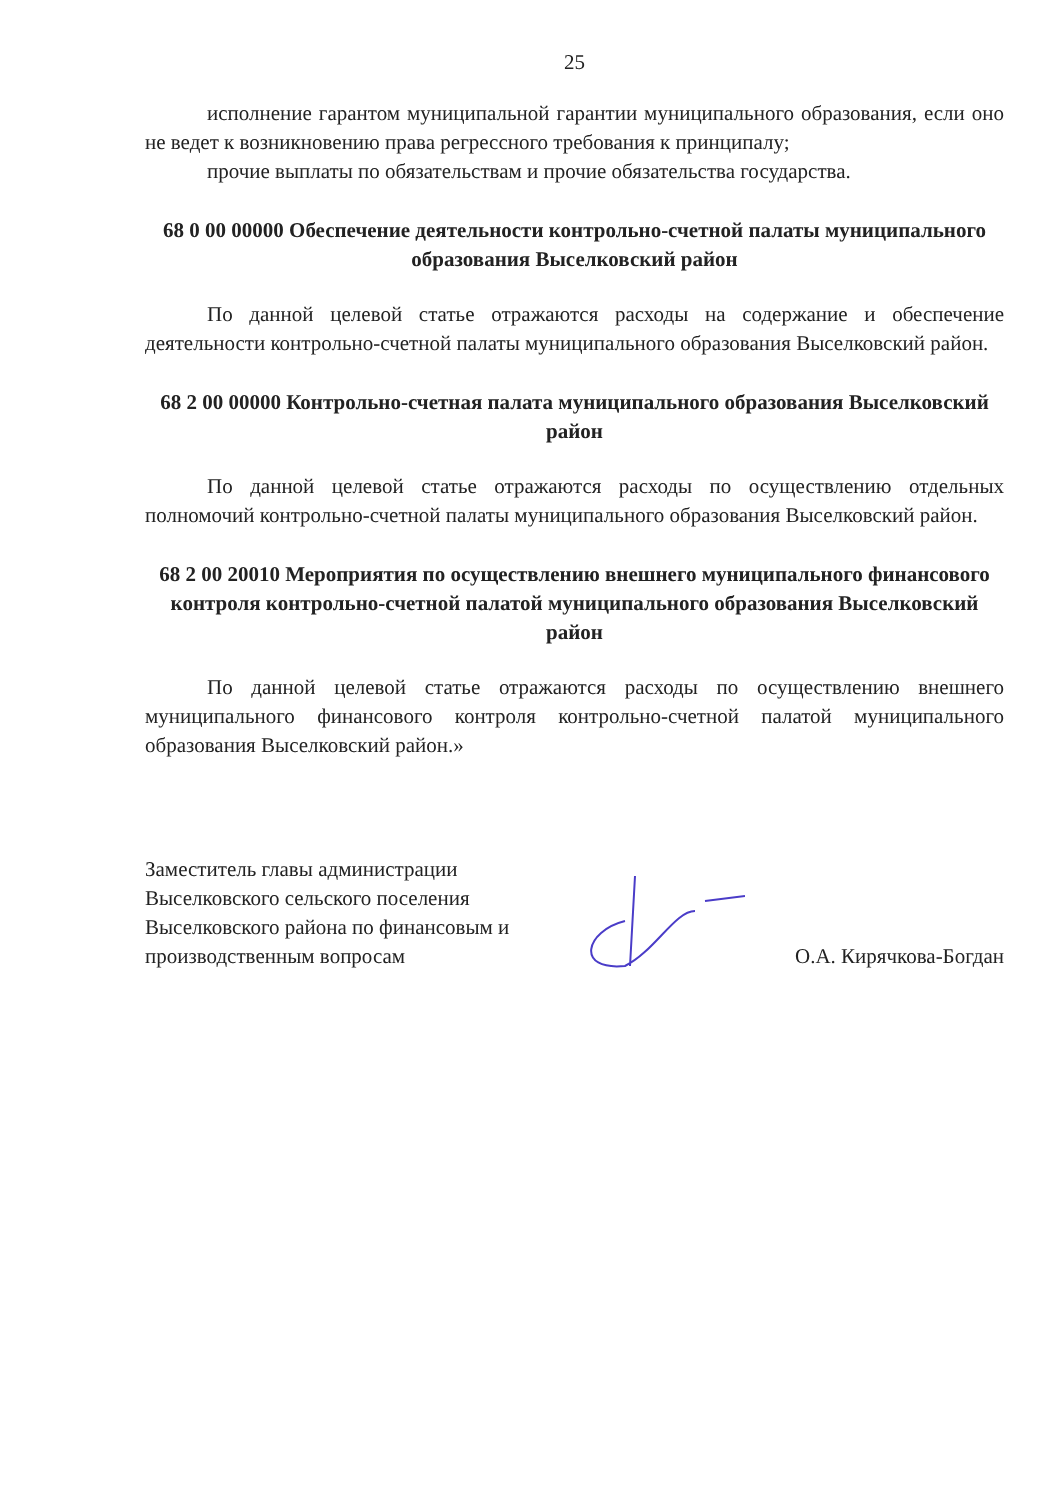25
исполнение гарантом муниципальной гарантии муниципального образования, если оно не ведет к возникновению права регрессного требования к принципалу;
прочие выплаты по обязательствам и прочие обязательства государства.
68 0 00 00000 Обеспечение деятельности контрольно-счетной палаты муниципального образования Выселковский район
По данной целевой статье отражаются расходы на содержание и обеспечение деятельности контрольно-счетной палаты муниципального образования Выселковский район.
68 2 00 00000 Контрольно-счетная палата муниципального образования Выселковский район
По данной целевой статье отражаются расходы по осуществлению отдельных полномочий контрольно-счетной палаты муниципального образования Выселковский район.
68 2 00 20010 Мероприятия по осуществлению внешнего муниципального финансового контроля контрольно-счетной палатой муниципального образования Выселковский район
По данной целевой статье отражаются расходы по осуществлению внешнего муниципального финансового контроля контрольно-счетной палатой муниципального образования Выселковский район.»
Заместитель главы администрации Выселковского сельского поселения Выселковского района по финансовым и производственным вопросам
О.А. Кирячкова-Богдан